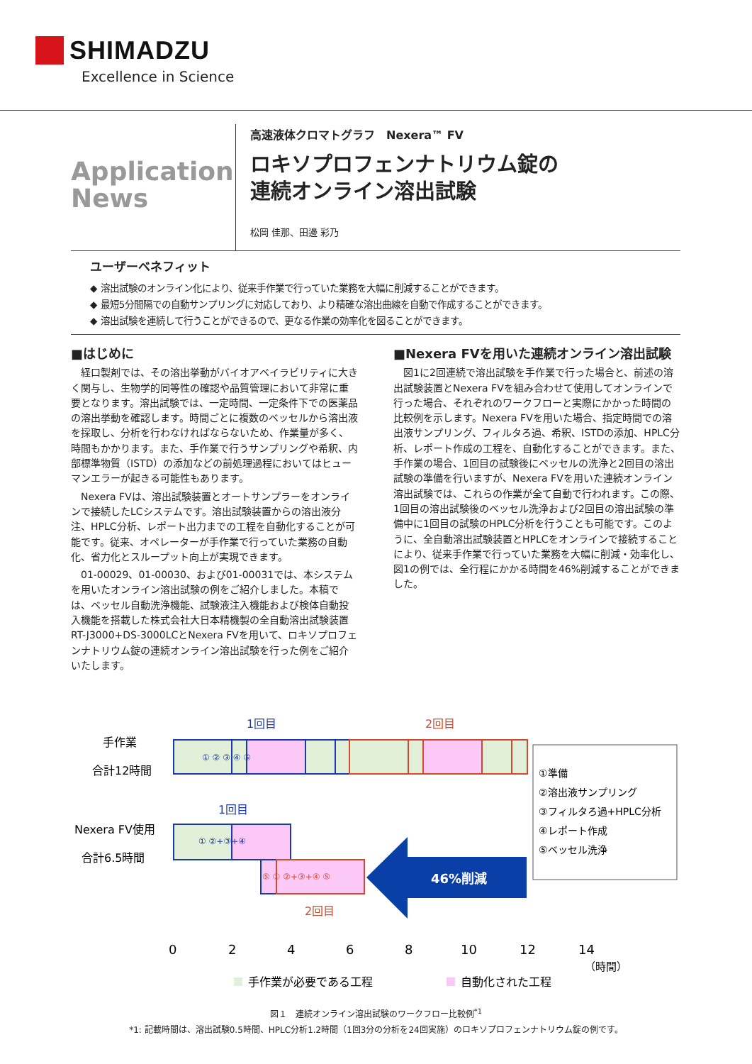SHIMADZU
Excellence in Science
Application
News
高速液体クロマトグラフ　Nexera™ FV
ロキソプロフェンナトリウム錠の
連続オンライン溶出試験
松岡 佳那、田邊 彩乃
ユーザーベネフィット
◆ 溶出試験のオンライン化により、従来手作業で行っていた業務を大幅に削減することができます。
◆ 最短5分間隔での自動サンプリングに対応しており、より精確な溶出曲線を自動で作成することができます。
◆ 溶出試験を連続して行うことができるので、更なる作業の効率化を図ることができます。
■はじめに
経口製剤では、その溶出挙動がバイオアベイラビリティに大きく関与し、生物学的同等性の確認や品質管理において非常に重要となります。溶出試験では、一定時間、一定条件下での医薬品の溶出挙動を確認します。時間ごとに複数のベッセルから溶出液を採取し、分析を行わなければならないため、作業量が多く、時間もかかります。また、手作業で行うサンプリングや希釈、内部標準物質（ISTD）の添加などの前処理過程においてはヒューマンエラーが起きる可能性もあります。
Nexera FVは、溶出試験装置とオートサンプラーをオンラインで接続したLCシステムです。溶出試験装置からの溶出液分注、HPLC分析、レポート出力までの工程を自動化することが可能です。従来、オペレーターが手作業で行っていた業務の自動化、省力化とスループット向上が実現できます。
01-00029、01-00030、および01-00031では、本システムを用いたオンライン溶出試験の例をご紹介しました。本稿では、ベッセル自動洗浄機能、試験液注入機能および検体自動投入機能を搭載した株式会社大日本精機製の全自動溶出試験装置RT-J3000+DS-3000LCとNexera FVを用いて、ロキソプロフェンナトリウム錠の連続オンライン溶出試験を行った例をご紹介いたします。
■Nexera FVを用いた連続オンライン溶出試験
図1に2回連続で溶出試験を手作業で行った場合と、前述の溶出試験装置とNexera FVを組み合わせて使用してオンラインで行った場合、それぞれのワークフローと実際にかかった時間の比較例を示します。Nexera FVを用いた場合、指定時間での溶出液サンプリング、フィルタろ過、希釈、ISTDの添加、HPLC分析、レポート作成の工程を、自動化することができます。また、手作業の場合、1回目の試験後にベッセルの洗浄と2回目の溶出試験の準備を行いますが、Nexera FVを用いた連続オンライン溶出試験では、これらの作業が全て自動で行われます。この際、1回目の溶出試験後のベッセル洗浄および2回目の溶出試験の準備中に1回目の試験のHPLC分析を行うことも可能です。このように、全自動溶出試験装置とHPLCをオンラインで接続することにより、従来手作業で行っていた業務を大幅に削減・効率化し、図1の例では、全行程にかかる時間を46%削減することができました。
手作業
合計12時間
Nexera FV使用
合計6.5時間
1回目
2回目
① ② ③ ④ ⑤
1回目
① ②+③+④
⑤ ① ②+③+④ ⑤
2回目
46%削減
①準備
②溶出液サンプリング
③フィルタろ過+HPLC分析
④レポート作成
⑤ベッセル洗浄
0
2
4
6
8
10
12
14
（時間）
手作業が必要である工程
自動化された工程
図１　連続オンライン溶出試験のワークフロー比較例<sup>*1</sup>
*1: 記載時間は、溶出試験0.5時間、HPLC分析1.2時間（1回3分の分析を24回実施）のロキソプロフェンナトリウム錠の例です。